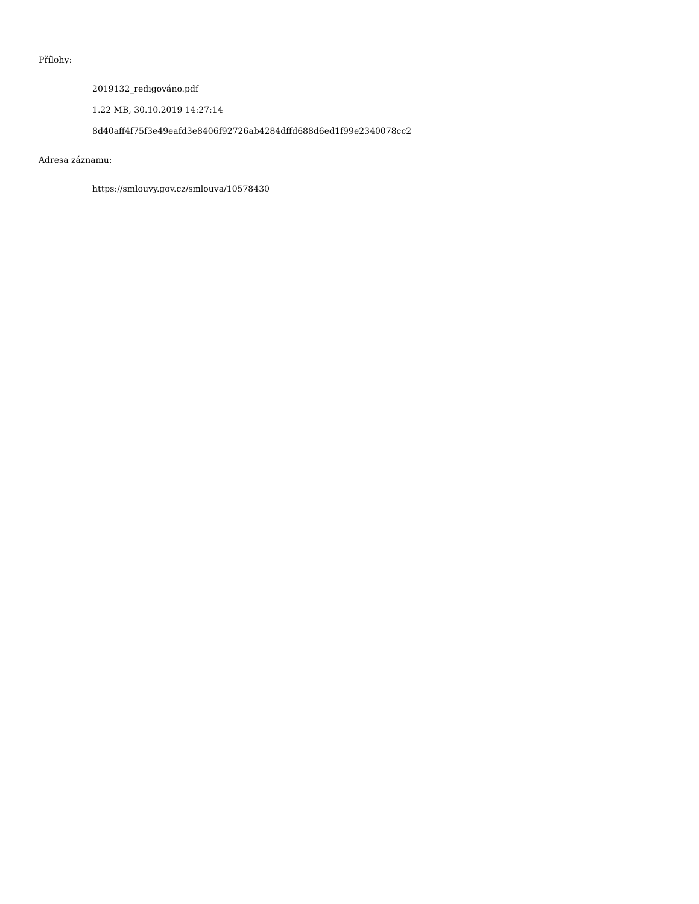Přílohy:
2019132_redigováno.pdf
1.22 MB, 30.10.2019 14:27:14
8d40aff4f75f3e49eafd3e8406f92726ab4284dffd688d6ed1f99e2340078cc2
Adresa záznamu:
https://smlouvy.gov.cz/smlouva/10578430